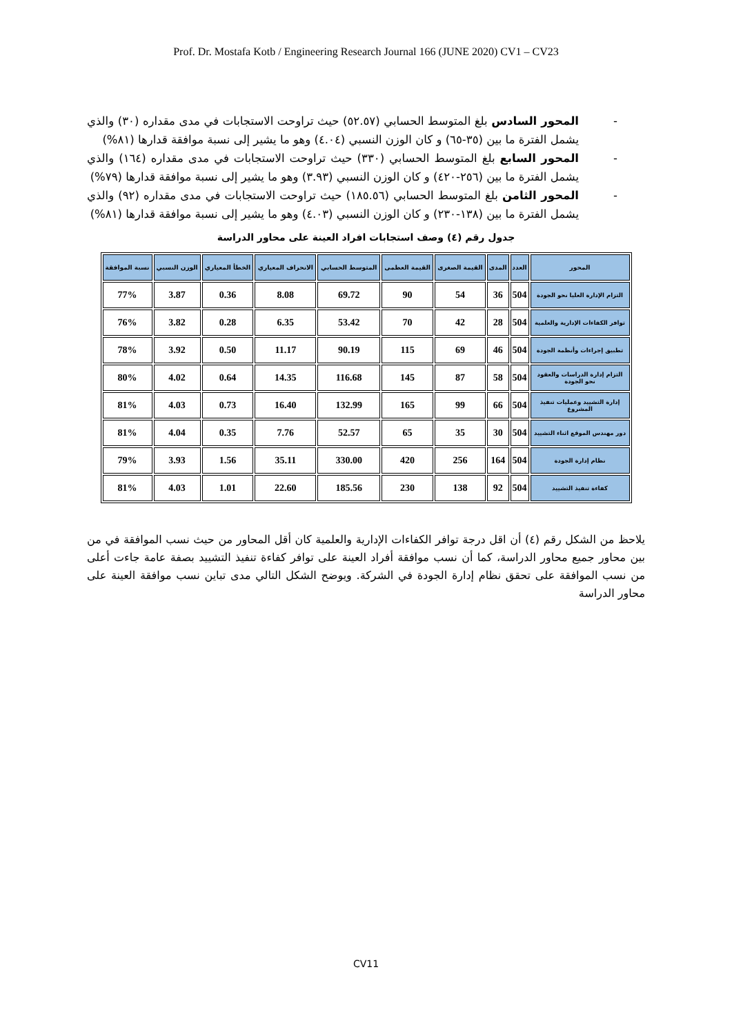Prof. Dr. Mostafa Kotb / Engineering Research Journal 166 (JUNE 2020) CV1 – CV23
- المحور السادس بلغ المتوسط الحسابي (٥٢.٥٧) حيث تراوحت الاستجابات في مدى مقداره (٣٠) والذي يشمل الفترة ما بين (٣٥-٦٥) و كان الوزن النسبي (٤.٠٤) وهو ما يشير إلى نسبة موافقة قدارها (٨١%)
- المحور السابع بلغ المتوسط الحسابي (٣٣٠) حيث تراوحت الاستجابات في مدى مقداره (١٦٤) والذي يشمل الفترة ما بين (٢٥٦-٤٢٠) و كان الوزن النسبي (٣.٩٣) وهو ما يشير إلى نسبة موافقة قدارها (٧٩%)
- المحور الثامن بلغ المتوسط الحسابي (١٨٥.٥٦) حيث تراوحت الاستجابات في مدى مقداره (٩٢) والذي يشمل الفترة ما بين (١٣٨-٢٣٠) و كان الوزن النسبي (٤.٠٣) وهو ما يشير إلى نسبة موافقة قدارها (٨١%)
جدول رقم (٤) وصف استجابات افراد العينة على محاور الدراسة
| المحور | العدد | المدى | القيمة الصغرى | القيمة العظمى | المتوسط الحسابي | الانحراف المعياري | الخطأ المعياري | الوزن النسبي | نسبة الموافقة |
| --- | --- | --- | --- | --- | --- | --- | --- | --- | --- |
| التزام الإدارة العليا نحو الجودة | 504 | 36 | 54 | 90 | 69.72 | 8.08 | 0.36 | 3.87 | 77% |
| توافر الكفاءات الإدارية والعلمية | 504 | 28 | 42 | 70 | 53.42 | 6.35 | 0.28 | 3.82 | 76% |
| تطبيق إجراءات وأنظمة الجودة | 504 | 46 | 69 | 115 | 90.19 | 11.17 | 0.50 | 3.92 | 78% |
| التزام إدارة الدراسات والعقود نحو الجودة | 504 | 58 | 87 | 145 | 116.68 | 14.35 | 0.64 | 4.02 | 80% |
| إدارة التشييد وعمليات تنفيذ المشروع | 504 | 66 | 99 | 165 | 132.99 | 16.40 | 0.73 | 4.03 | 81% |
| دور مهندس الموقع اثناء التشييد | 504 | 30 | 35 | 65 | 52.57 | 7.76 | 0.35 | 4.04 | 81% |
| نظام إدارة الجودة | 504 | 164 | 256 | 420 | 330.00 | 35.11 | 1.56 | 3.93 | 79% |
| كفاءة تنفيذ التشييد | 504 | 92 | 138 | 230 | 185.56 | 22.60 | 1.01 | 4.03 | 81% |
يلاحظ من الشكل رقم (٤) أن اقل درجة توافر الكفاءات الإدارية والعلمية كان أقل المحاور من حيث نسب الموافقة في من بين محاور جميع محاور الدراسة، كما أن نسب موافقة أفراد العينة على توافر كفاءة تنفيذ التشييد بصفة عامة جاءت أعلى من نسب الموافقة على تحقق نظام إدارة الجودة في الشركة. ويوضح الشكل التالي مدى تباين نسب موافقة العينة على محاور الدراسة
CV11